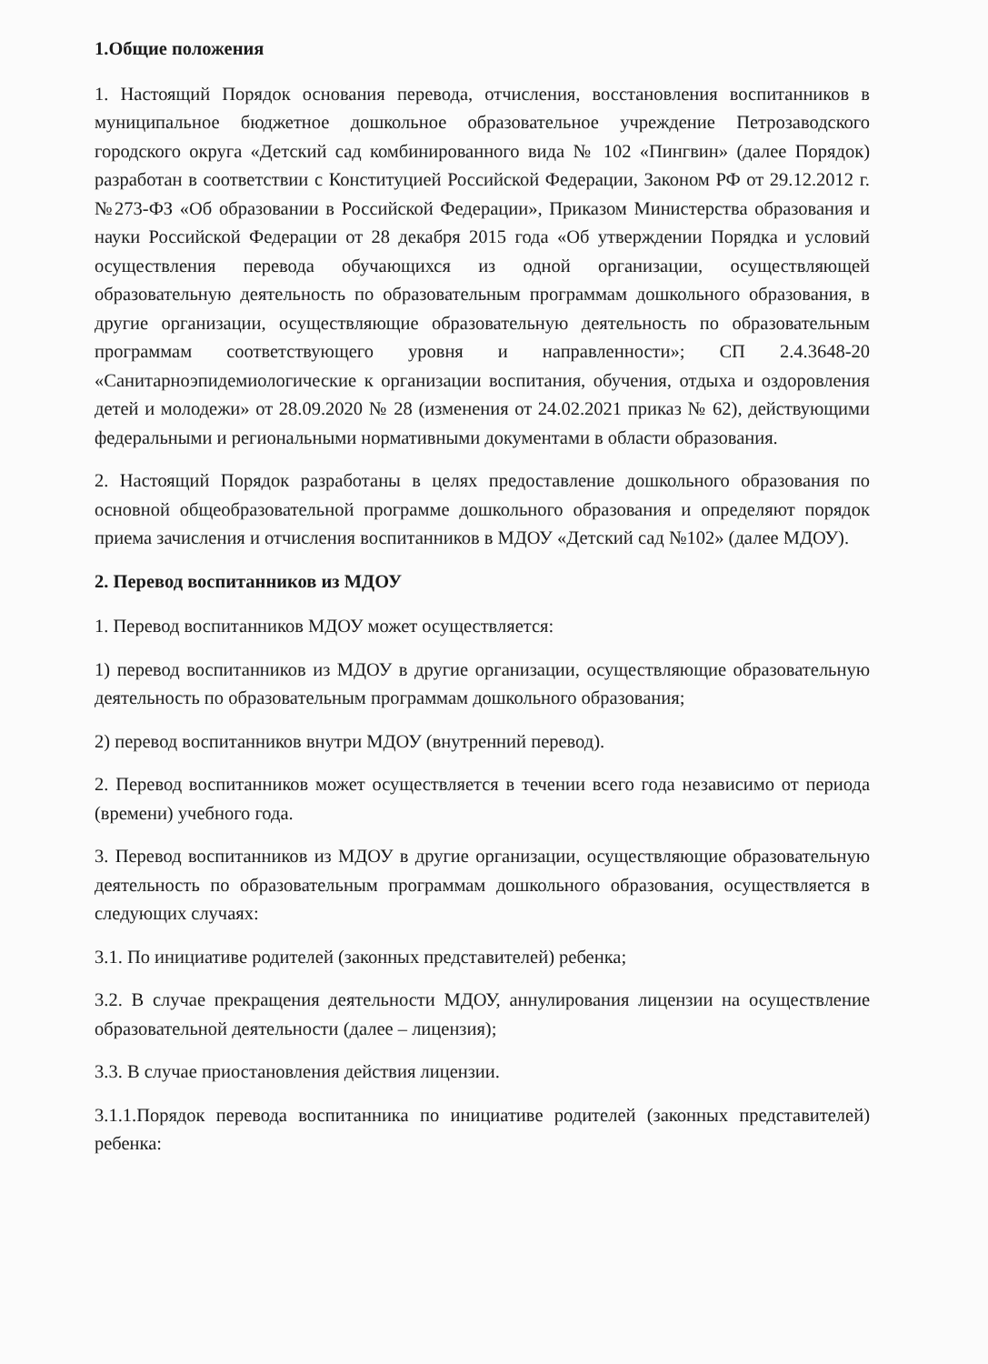1.Общие положения
1. Настоящий Порядок основания перевода, отчисления, восстановления воспитанников в муниципальное бюджетное дошкольное образовательное учреждение Петрозаводского городского округа «Детский сад комбинированного вида № 102 «Пингвин» (далее Порядок) разработан в соответствии с Конституцией Российской Федерации, Законом РФ от 29.12.2012 г. №273-ФЗ «Об образовании в Российской Федерации», Приказом Министерства образования и науки Российской Федерации от 28 декабря 2015 года «Об утверждении Порядка и условий осуществления перевода обучающихся из одной организации, осуществляющей образовательную деятельность по образовательным программам дошкольного образования, в другие организации, осуществляющие образовательную деятельность по образовательным программам соответствующего уровня и направленности»; СП 2.4.3648-20 «Санитарноэпидемиологические к организации воспитания, обучения, отдыха и оздоровления детей и молодежи» от 28.09.2020 № 28 (изменения от 24.02.2021 приказ № 62), действующими федеральными и региональными нормативными документами в области образования.
2. Настоящий Порядок разработаны в целях предоставление дошкольного образования по основной общеобразовательной программе дошкольного образования и определяют порядок приема зачисления и отчисления воспитанников в МДОУ «Детский сад №102» (далее МДОУ).
2. Перевод воспитанников из МДОУ
1. Перевод воспитанников МДОУ может осуществляется:
1) перевод воспитанников из МДОУ в другие организации, осуществляющие образовательную деятельность по образовательным программам дошкольного образования;
2) перевод воспитанников внутри МДОУ (внутренний перевод).
2. Перевод воспитанников может осуществляется в течении всего года независимо от периода (времени) учебного года.
3. Перевод воспитанников из МДОУ в другие организации, осуществляющие образовательную деятельность по образовательным программам дошкольного образования, осуществляется в следующих случаях:
3.1. По инициативе родителей (законных представителей) ребенка;
3.2. В случае прекращения деятельности МДОУ, аннулирования лицензии на осуществление образовательной деятельности (далее – лицензия);
3.3. В случае приостановления действия лицензии.
3.1.1.Порядок перевода воспитанника по инициативе родителей (законных представителей) ребенка: